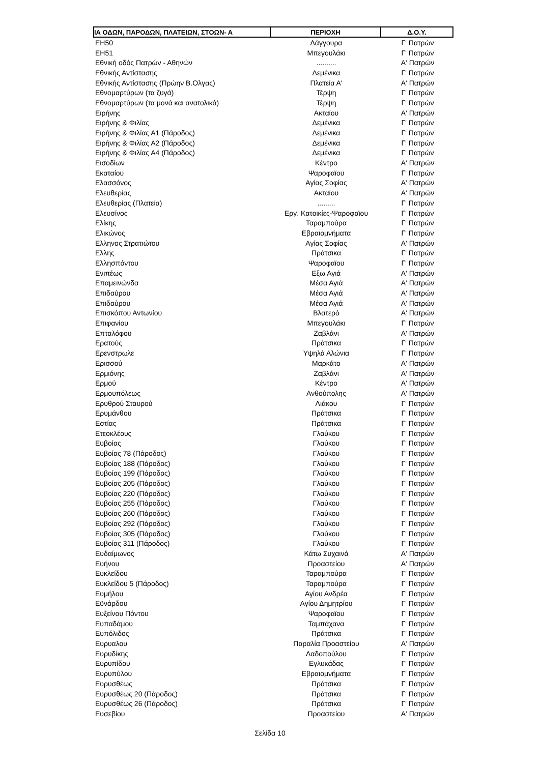| ΙΑ ΟΔΩΝ, ΠΑΡΟΔΩΝ, ΠΛΑΤΕΙΩΝ, ΣΤΟΩΝ- Α | ΠΕΡΙΟΧΗ | Δ.Ο.Υ. |
| --- | --- | --- |
| ΕΗ50 | Λάγγουρα | Γ' Πατρών |
| ΕΗ51 | Μπεγουλάκι | Γ' Πατρών |
| Εθνική οδός Πατρών - Αθηνών | .......... | Α' Πατρών |
| Εθνικής Αντίστασης | Δεμένικα | Γ' Πατρών |
| Εθνικής Αντίστασης (Πρώην Β.Ολγας) | Πλατεία Α' | Α' Πατρών |
| Εθνομαρτύρων (τα ζυγά) | Τέρψη | Γ' Πατρών |
| Εθνομαρτύρων (τα μονά και ανατολικά) | Τέρψη | Γ' Πατρών |
| Ειρήνης | Ακταίου | Α' Πατρών |
| Ειρήνης & Φιλίας | Δεμένικα | Γ' Πατρών |
| Ειρήνης & Φιλίας Α1 (Πάροδος) | Δεμένικα | Γ' Πατρών |
| Ειρήνης & Φιλίας Α2 (Πάροδος) | Δεμένικα | Γ' Πατρών |
| Ειρήνης & Φιλίας Α4 (Πάροδος) | Δεμένικα | Γ' Πατρών |
| Εισοδίων | Κέντρο | Α' Πατρών |
| Εκαταίου | Ψαροφαϊου | Γ' Πατρών |
| Ελασσόνος | Αγίας Σοφίας | Α' Πατρών |
| Ελευθερίας | Ακταίου | Α' Πατρών |
| Ελευθερίας (Πλατεία) | ......... | Γ' Πατρών |
| Ελευσίνος | Εργ. Κατοικίες-Ψαροφαϊου | Γ' Πατρών |
| Ελίκης | Ταραμπούρα | Γ' Πατρών |
| Ελικώνος | Εβραιομνήματα | Γ' Πατρών |
| Ελληνος Στρατιώτου | Αγίας Σοφίας | Α' Πατρών |
| Ελλης | Πράτσικα | Γ' Πατρών |
| Ελλησπόντου | Ψαροφαϊου | Γ' Πατρών |
| Ενιπέως | Εξω Αγιά | Α' Πατρών |
| Επαμεινώνδα | Μέσα Αγιά | Α' Πατρών |
| Επιδαύρου | Μέσα Αγιά | Α' Πατρών |
| Επιδαύρου | Μέσα Αγιά | Α' Πατρών |
| Επισκόπου Αντωνίου | Βλατερό | Α' Πατρών |
| Επιφανίου | Μπεγουλάκι | Γ' Πατρών |
| Επταλόφου | Ζαβλάνι | Α' Πατρών |
| Ερατούς | Πράτσικα | Γ' Πατρών |
| Ερενστρωλε | Υψηλά Αλώνια | Γ' Πατρών |
| Ερισσού | Μαρκάτο | Α' Πατρών |
| Ερμιόνης | Ζαβλάνι | Α' Πατρών |
| Ερμού | Κέντρο | Α' Πατρών |
| Ερμουπόλεως | Ανθούπολης | Α' Πατρών |
| Ερυθρού Σταυρού | Λιάκου | Γ' Πατρών |
| Ερυμάνθου | Πράτσικα | Γ' Πατρών |
| Εστίας | Πράτσικα | Γ' Πατρών |
| Ετεοκλέους | Γλαύκου | Γ' Πατρών |
| Ευβοίας | Γλαύκου | Γ' Πατρών |
| Ευβοίας 78 (Πάροδος) | Γλαύκου | Γ' Πατρών |
| Ευβοίας 188 (Πάροδος) | Γλαύκου | Γ' Πατρών |
| Ευβοίας 199 (Πάροδος) | Γλαύκου | Γ' Πατρών |
| Ευβοίας 205 (Πάροδος) | Γλαύκου | Γ' Πατρών |
| Ευβοίας 220 (Πάροδος) | Γλαύκου | Γ' Πατρών |
| Ευβοίας 255 (Πάροδος) | Γλαύκου | Γ' Πατρών |
| Ευβοίας 260 (Πάροδος) | Γλαύκου | Γ' Πατρών |
| Ευβοίας 292 (Πάροδος) | Γλαύκου | Γ' Πατρών |
| Ευβοίας 305 (Πάροδος) | Γλαύκου | Γ' Πατρών |
| Ευβοίας 311 (Πάροδος) | Γλαύκου | Γ' Πατρών |
| Ευδαίμωνος | Κάτω Συχαινά | Α' Πατρών |
| Ευήνου | Προαστείου | Α' Πατρών |
| Ευκλείδου | Ταραμπούρα | Γ' Πατρών |
| Ευκλείδου 5 (Πάροδος) | Ταραμπούρα | Γ' Πατρών |
| Ευμήλου | Αγίου Ανδρέα | Γ' Πατρών |
| Εϋνάρδου | Αγίου Δημητρίου | Γ' Πατρών |
| Ευξείνου Πόντου | Ψαροφαϊου | Γ' Πατρών |
| Ευπαδάμου | Ταμπάχανα | Γ' Πατρών |
| Ευπόλιδος | Πράτσικα | Γ' Πατρών |
| Ευρυαλου | Παραλία Προαστείου | Α' Πατρών |
| Ευρυδίκης | Λαδοπούλου | Γ' Πατρών |
| Ευρυπίδου | Εγλυκάδας | Γ' Πατρών |
| Ευρυπύλου | Εβραιομνήματα | Γ' Πατρών |
| Ευρυσθέως | Πράτσικα | Γ' Πατρών |
| Ευρυσθέως 20 (Πάροδος) | Πράτσικα | Γ' Πατρών |
| Ευρυσθέως 26 (Πάροδος) | Πράτσικα | Γ' Πατρών |
| Ευσεβίου | Προαστείου | Α' Πατρών |
Σελίδα 10